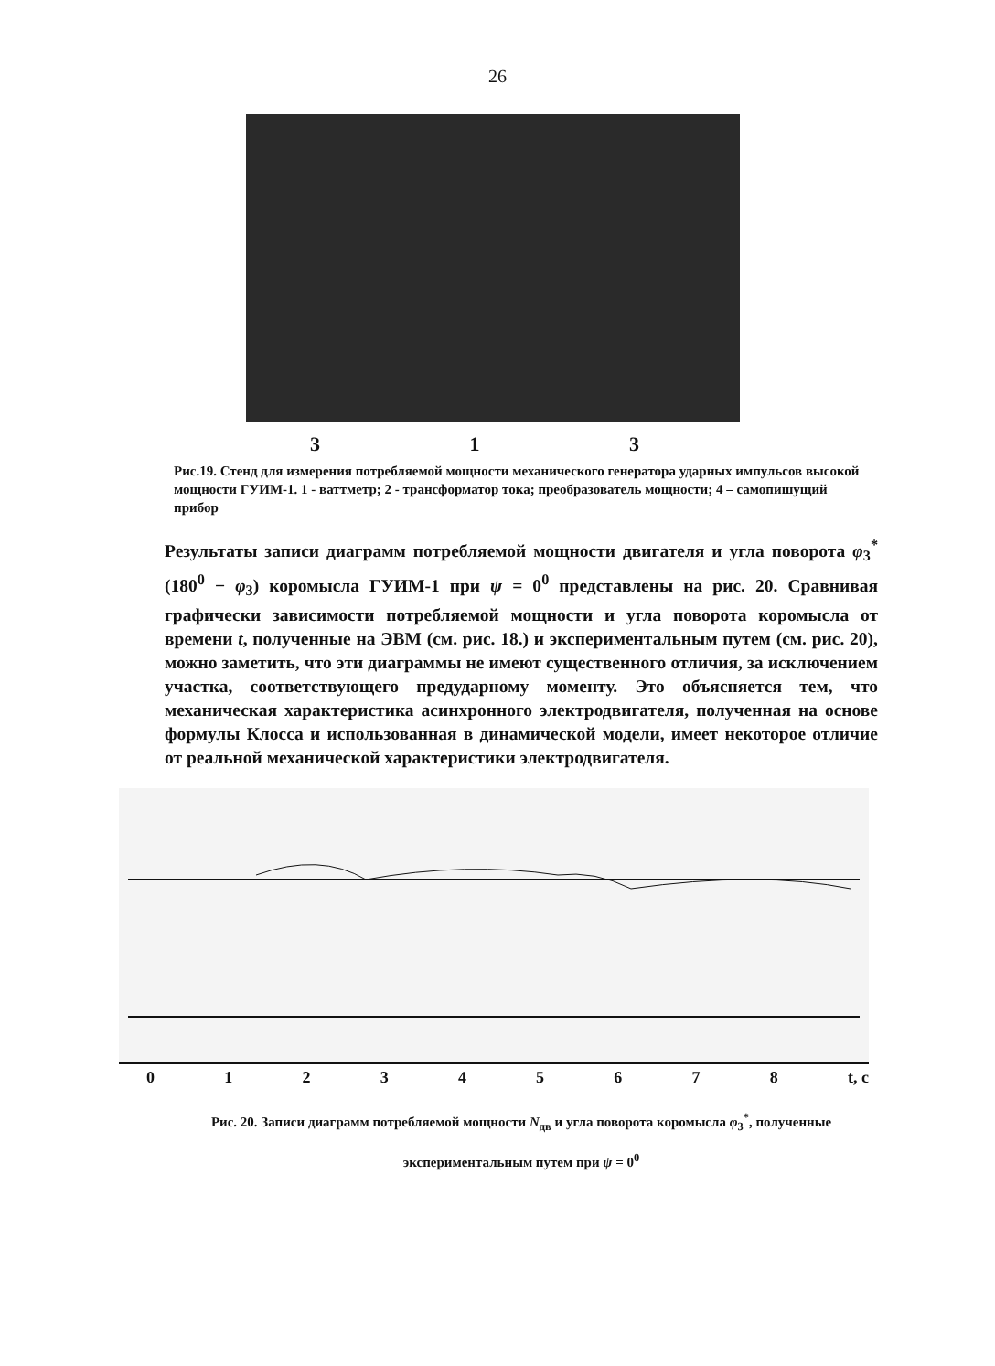26
3 1 3
Рис.19. Стенд для измерения потребляемой мощности механического генератора ударных импульсов высокой мощности ГУИМ-1. 1 - ваттметр; 2 - трансформатор тока; преобразователь мощности; 4 – самопишущий прибор
Результаты записи диаграмм потребляемой мощности двигателя и угла поворота φ<sub>3</sub><sup>*</sup> (180<sup>0</sup> − φ<sub>3</sub>) коромысла ГУИМ-1 при ψ = 0<sup>0</sup> представлены на рис. 20. Сравнивая графически зависимости потребляемой мощности и угла поворота коромысла от времени t, полученные на ЭВМ (см. рис. 18.) и экспериментальным путем (см. рис. 20), можно заметить, что эти диаграммы не имеют существенного отличия, за исключением участка, соответствующего предударному моменту. Это объясняется тем, что механическая характеристика асинхронного электродвигателя, полученная на основе формулы Клосса и использованная в динамической модели, имеет некоторое отличие от реальной механической характеристики электродвигателя.
012345678 t, c
Рис. 20. Записи диаграмм потребляемой мощности N<sub>дв</sub> и угла поворота коромысла φ<sub>3</sub><sup>*</sup>, полученные экспериментальным путем при ψ = 0<sup>0</sup>